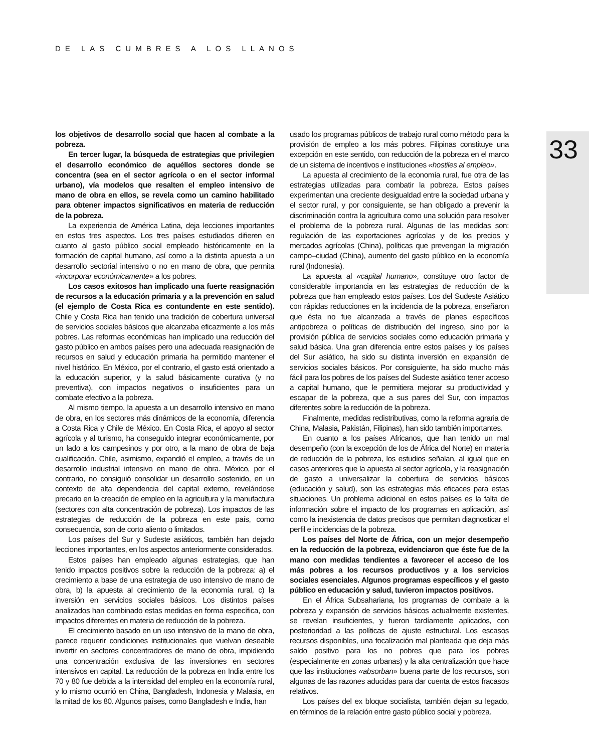DE LAS CUMBRES A LOS LLANOS
33
los objetivos de desarrollo social que hacen al combate a la pobreza.
En tercer lugar, la búsqueda de estrategias que privilegien el desarrollo económico de aquéllos sectores donde se concentra (sea en el sector agrícola o en el sector informal urbano), vía modelos que resalten el empleo intensivo de mano de obra en ellos, se revela como un camino habilitado para obtener impactos significativos en materia de reducción de la pobreza.
La experiencia de América Latina, deja lecciones importantes en estos tres aspectos. Los tres países estudiados difieren en cuanto al gasto público social empleado históricamente en la formación de capital humano, así como a la distinta apuesta a un desarrollo sectorial intensivo o no en mano de obra, que permita «incorporar económicamente» a los pobres.
Los casos exitosos han implicado una fuerte reasignación de recursos a la educación primaria y a la prevención en salud (el ejemplo de Costa Rica es contundente en este sentido). Chile y Costa Rica han tenido una tradición de cobertura universal de servicios sociales básicos que alcanzaba eficazmente a los más pobres. Las reformas económicas han implicado una reducción del gasto público en ambos países pero una adecuada reasignación de recursos en salud y educación primaria ha permitido mantener el nivel histórico. En México, por el contrario, el gasto está orientado a la educación superior, y la salud básicamente curativa (y no preventiva), con impactos negativos o insuficientes para un combate efectivo a la pobreza.
Al mismo tiempo, la apuesta a un desarrollo intensivo en mano de obra, en los sectores más dinámicos de la economía, diferencia a Costa Rica y Chile de México. En Costa Rica, el apoyo al sector agrícola y al turismo, ha conseguido integrar económicamente, por un lado a los campesinos y por otro, a la mano de obra de baja cualificación. Chile, asimismo, expandió el empleo, a través de un desarrollo industrial intensivo en mano de obra. México, por el contrario, no consiguió consolidar un desarrollo sostenido, en un contexto de alta dependencia del capital externo, revelándose precario en la creación de empleo en la agricultura y la manufactura (sectores con alta concentración de pobreza). Los impactos de las estrategias de reducción de la pobreza en este país, como consecuencia, son de corto aliento o limitados.
Los países del Sur y Sudeste asiáticos, también han dejado lecciones importantes, en los aspectos anteriormente considerados.
Estos países han empleado algunas estrategias, que han tenido impactos positivos sobre la reducción de la pobreza: a) el crecimiento a base de una estrategia de uso intensivo de mano de obra, b) la apuesta al crecimiento de la economía rural, c) la inversión en servicios sociales básicos. Los distintos países analizados han combinado estas medidas en forma específica, con impactos diferentes en materia de reducción de la pobreza.
El crecimiento basado en un uso intensivo de la mano de obra, parece requerir condiciones institucionales que vuelvan deseable invertir en sectores concentradores de mano de obra, impidiendo una concentración exclusiva de las inversiones en sectores intensivos en capital. La reducción de la pobreza en India entre los 70 y 80 fue debida a la intensidad del empleo en la economía rural, y lo mismo ocurrió en China, Bangladesh, Indonesia y Malasia, en la mitad de los 80. Algunos países, como Bangladesh e India, han
usado los programas públicos de trabajo rural como método para la provisión de empleo a los más pobres. Filipinas constituye una excepción en este sentido, con reducción de la pobreza en el marco de un sistema de incentivos e instituciones «hostiles al empleo».
La apuesta al crecimiento de la economía rural, fue otra de las estrategias utilizadas para combatir la pobreza. Estos países experimentan una creciente desigualdad entre la sociedad urbana y el sector rural, y por consiguiente, se han obligado a prevenir la discriminación contra la agricultura como una solución para resolver el problema de la pobreza rural. Algunas de las medidas son: regulación de las exportaciones agrícolas y de los precios y mercados agrícolas (China), políticas que prevengan la migración campo–ciudad (China), aumento del gasto público en la economía rural (Indonesia).
La apuesta al «capital humano», constituye otro factor de considerable importancia en las estrategias de reducción de la pobreza que han empleado estos países. Los del Sudeste Asiático con rápidas reducciones en la incidencia de la pobreza, enseñaron que ésta no fue alcanzada a través de planes específicos antipobreza o políticas de distribución del ingreso, sino por la provisión pública de servicios sociales como educación primaria y salud básica. Una gran diferencia entre estos países y los países del Sur asiático, ha sido su distinta inversión en expansión de servicios sociales básicos. Por consiguiente, ha sido mucho más fácil para los pobres de los países del Sudeste asiático tener acceso a capital humano, que le permitiera mejorar su productividad y escapar de la pobreza, que a sus pares del Sur, con impactos diferentes sobre la reducción de la pobreza.
Finalmente, medidas redistributivas, como la reforma agraria de China, Malasia, Pakistán, Filipinas), han sido también importantes.
En cuanto a los países Africanos, que han tenido un mal desempeño (con la excepción de los de África del Norte) en materia de reducción de la pobreza, los estudios señalan, al igual que en casos anteriores que la apuesta al sector agrícola, y la reasignación de gasto a universalizar la cobertura de servicios básicos (educación y salud), son las estrategias más eficaces para estas situaciones. Un problema adicional en estos países es la falta de información sobre el impacto de los programas en aplicación, así como la inexistencia de datos precisos que permitan diagnosticar el perfil e incidencias de la pobreza.
Los países del Norte de África, con un mejor desempeño en la reducción de la pobreza, evidenciaron que éste fue de la mano con medidas tendientes a favorecer el acceso de los más pobres a los recursos productivos y a los servicios sociales esenciales. Algunos programas específicos y el gasto público en educación y salud, tuvieron impactos positivos.
En el África Subsahariana, los programas de combate a la pobreza y expansión de servicios básicos actualmente existentes, se revelan insuficientes, y fueron tardíamente aplicados, con posterioridad a las políticas de ajuste estructural. Los escasos recursos disponibles, una focalización mal planteada que deja más saldo positivo para los no pobres que para los pobres (especialmente en zonas urbanas) y la alta centralización que hace que las instituciones «absorban» buena parte de los recursos, son algunas de las razones aducidas para dar cuenta de estos fracasos relativos.
Los países del ex bloque socialista, también dejan su legado, en términos de la relación entre gasto público social y pobreza.